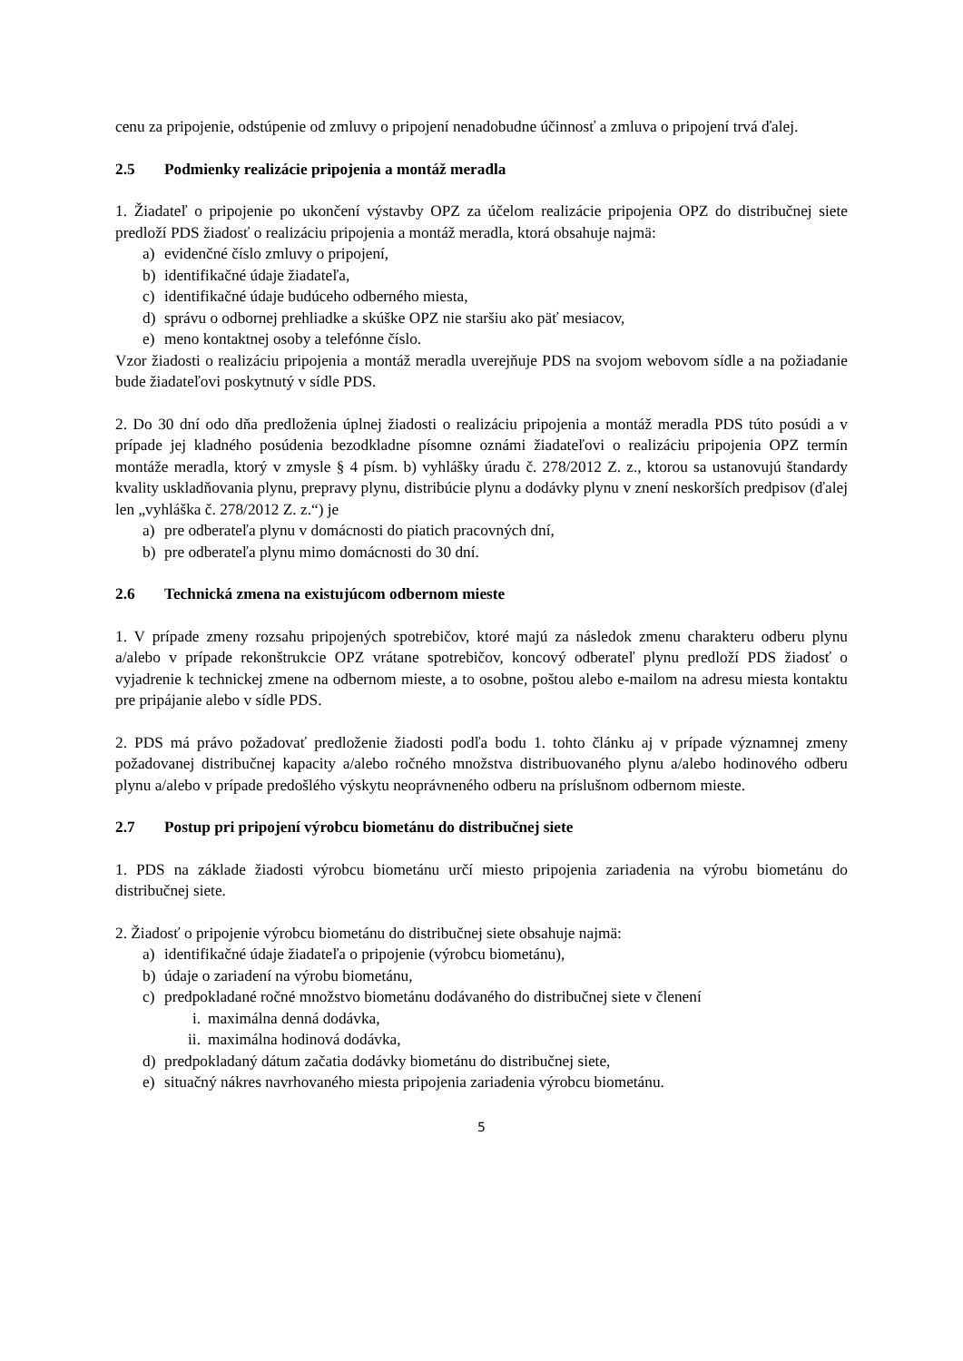cenu za pripojenie, odstúpenie od zmluvy o pripojení nenadobudne účinnosť a zmluva o pripojení trvá ďalej.
2.5 Podmienky realizácie pripojenia a montáž meradla
1. Žiadateľ o pripojenie po ukončení výstavby OPZ za účelom realizácie pripojenia OPZ do distribučnej siete predloží PDS žiadosť o realizáciu pripojenia a montáž meradla, ktorá obsahuje najmä:
a) evidenčné číslo zmluvy o pripojení,
b) identifikačné údaje žiadateľa,
c) identifikačné údaje budúceho odberného miesta,
d) správu o odbornej prehliadke a skúške OPZ nie staršiu ako päť mesiacov,
e) meno kontaktnej osoby a telefónne číslo.
Vzor žiadosti o realizáciu pripojenia a montáž meradla uverejňuje PDS na svojom webovom sídle a na požiadanie bude žiadateľovi poskytnutý v sídle PDS.
2. Do 30 dní odo dňa predloženia úplnej žiadosti o realizáciu pripojenia a montáž meradla PDS túto posúdi a v prípade jej kladného posúdenia bezodkladne písomne oznámi žiadateľovi o realizáciu pripojenia OPZ termín montáže meradla, ktorý v zmysle § 4 písm. b) vyhlášky úradu č. 278/2012 Z. z., ktorou sa ustanovujú štandardy kvality uskladňovania plynu, prepravy plynu, distribúcie plynu a dodávky plynu v znení neskorších predpisov (ďalej len „vyhláška č. 278/2012 Z. z.“) je
a) pre odberateľa plynu v domácnosti do piatich pracovných dní,
b) pre odberateľa plynu mimo domácnosti do 30 dní.
2.6 Technická zmena na existujúcom odbernom mieste
1. V prípade zmeny rozsahu pripojených spotrebičov, ktoré majú za následok zmenu charakteru odberu plynu a/alebo v prípade rekonštrukcie OPZ vrátane spotrebičov, koncový odberateľ plynu predloží PDS žiadosť o vyjadrenie k technickej zmene na odbernom mieste, a to osobne, poštou alebo e-mailom na adresu miesta kontaktu pre pripájanie alebo v sídle PDS.
2. PDS má právo požadovať predloženie žiadosti podľa bodu 1. tohto článku aj v prípade významnej zmeny požadovanej distribučnej kapacity a/alebo ročného množstva distribuovaného plynu a/alebo hodinového odberu plynu a/alebo v prípade predošlého výskytu neoprávneného odberu na príslušnom odbernom mieste.
2.7 Postup pri pripojení výrobcu biometánu do distribučnej siete
1. PDS na základe žiadosti výrobcu biometánu určí miesto pripojenia zariadenia na výrobu biometánu do distribučnej siete.
2. Žiadosť o pripojenie výrobcu biometánu do distribučnej siete obsahuje najmä:
a) identifikačné údaje žiadateľa o pripojenie (výrobcu biometánu),
b) údaje o zariadení na výrobu biometánu,
c) predpokladané ročné množstvo biometánu dodávaného do distribučnej siete v členení
i. maximálna denná dodávka,
ii. maximálna hodinová dodávka,
d) predpokladaný dátum začatia dodávky biometánu do distribučnej siete,
e) situačný nákres navrhovaného miesta pripojenia zariadenia výrobcu biometánu.
5